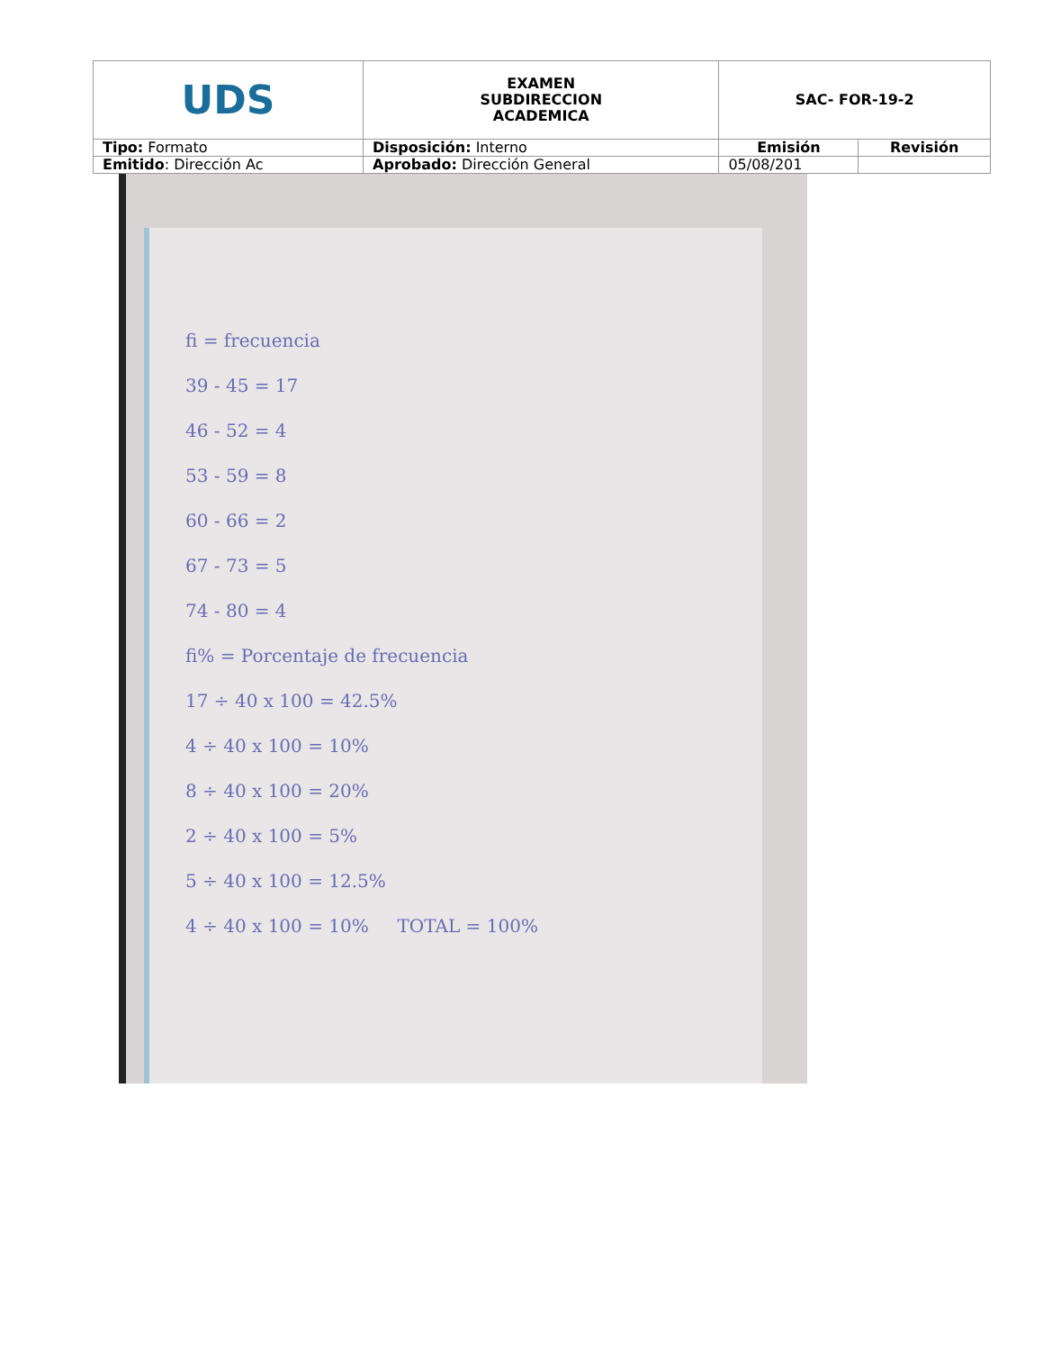| UDS | EXAMEN SUBDIRECCION ACADEMICA | SAC- FOR-19-2 | |
| Tipo: Formato | Disposición: Interno | Emisión | Revisión |
| Emitido : Dirección Ac | Aprobado: Dirección General | 05/08/201 | |
fi = frecuencia
39 - 45 = 17
46 - 52 = 4
53 - 59 = 8
60 - 66 = 2
67 - 73 = 5
74 - 80 = 4
fi% = Porcentaje de frecuencia
17 ÷ 40 x 100 = 42.5%
4 ÷ 40 x 100 = 10%
8 ÷ 40 x 100 = 20%
2 ÷ 40 x 100 = 5%
5 ÷ 40 x 100 = 12.5%
4 ÷ 40 x 100 = 10% TOTAL = 100%